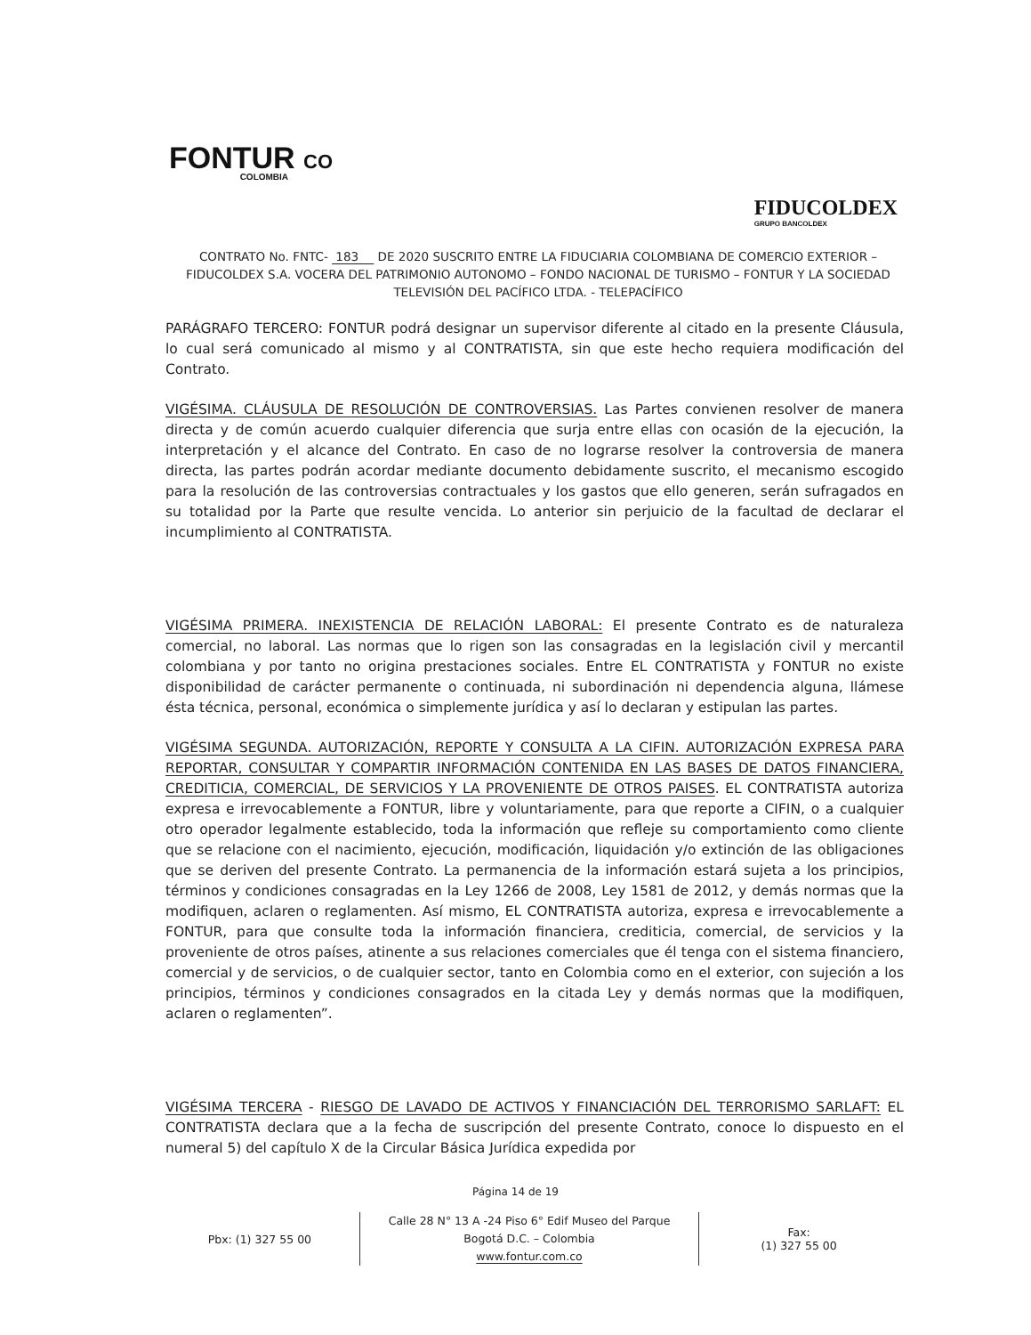FONTUR CO
COLOMBIA
FIDUCOLDEX
GRUPO BANCOLDEX
CONTRATO No. FNTC- 183 DE 2020 SUSCRITO ENTRE LA FIDUCIARIA COLOMBIANA DE COMERCIO EXTERIOR – FIDUCOLDEX S.A. VOCERA DEL PATRIMONIO AUTONOMO – FONDO NACIONAL DE TURISMO – FONTUR Y LA SOCIEDAD TELEVISIÓN DEL PACÍFICO LTDA. - TELEPACÍFICO
PARÁGRAFO TERCERO: FONTUR podrá designar un supervisor diferente al citado en la presente Cláusula, lo cual será comunicado al mismo y al CONTRATISTA, sin que este hecho requiera modificación del Contrato.
VIGÉSIMA. CLÁUSULA DE RESOLUCIÓN DE CONTROVERSIAS. Las Partes convienen resolver de manera directa y de común acuerdo cualquier diferencia que surja entre ellas con ocasión de la ejecución, la interpretación y el alcance del Contrato. En caso de no lograrse resolver la controversia de manera directa, las partes podrán acordar mediante documento debidamente suscrito, el mecanismo escogido para la resolución de las controversias contractuales y los gastos que ello generen, serán sufragados en su totalidad por la Parte que resulte vencida. Lo anterior sin perjuicio de la facultad de declarar el incumplimiento al CONTRATISTA.
VIGÉSIMA PRIMERA. INEXISTENCIA DE RELACIÓN LABORAL: El presente Contrato es de naturaleza comercial, no laboral. Las normas que lo rigen son las consagradas en la legislación civil y mercantil colombiana y por tanto no origina prestaciones sociales. Entre EL CONTRATISTA y FONTUR no existe disponibilidad de carácter permanente o continuada, ni subordinación ni dependencia alguna, llámese ésta técnica, personal, económica o simplemente jurídica y así lo declaran y estipulan las partes.
VIGÉSIMA SEGUNDA. AUTORIZACIÓN, REPORTE Y CONSULTA A LA CIFIN. AUTORIZACIÓN EXPRESA PARA REPORTAR, CONSULTAR Y COMPARTIR INFORMACIÓN CONTENIDA EN LAS BASES DE DATOS FINANCIERA, CREDITICIA, COMERCIAL, DE SERVICIOS Y LA PROVENIENTE DE OTROS PAISES. EL CONTRATISTA autoriza expresa e irrevocablemente a FONTUR, libre y voluntariamente, para que reporte a CIFIN, o a cualquier otro operador legalmente establecido, toda la información que refleje su comportamiento como cliente que se relacione con el nacimiento, ejecución, modificación, liquidación y/o extinción de las obligaciones que se deriven del presente Contrato. La permanencia de la información estará sujeta a los principios, términos y condiciones consagradas en la Ley 1266 de 2008, Ley 1581 de 2012, y demás normas que la modifiquen, aclaren o reglamenten. Así mismo, EL CONTRATISTA autoriza, expresa e irrevocablemente a FONTUR, para que consulte toda la información financiera, crediticia, comercial, de servicios y la proveniente de otros países, atinente a sus relaciones comerciales que él tenga con el sistema financiero, comercial y de servicios, o de cualquier sector, tanto en Colombia como en el exterior, con sujeción a los principios, términos y condiciones consagrados en la citada Ley y demás normas que la modifiquen, aclaren o reglamenten”.
VIGÉSIMA TERCERA - RIESGO DE LAVADO DE ACTIVOS Y FINANCIACIÓN DEL TERRORISMO SARLAFT: EL CONTRATISTA declara que a la fecha de suscripción del presente Contrato, conoce lo dispuesto en el numeral 5) del capítulo X de la Circular Básica Jurídica expedida por
Página 14 de 19
Pbx: (1) 327 55 00
Calle 28 N° 13 A -24 Piso 6° Edif Museo del Parque
Bogotá D.C. – Colombia
www.fontur.com.co
Fax:
(1) 327 55 00